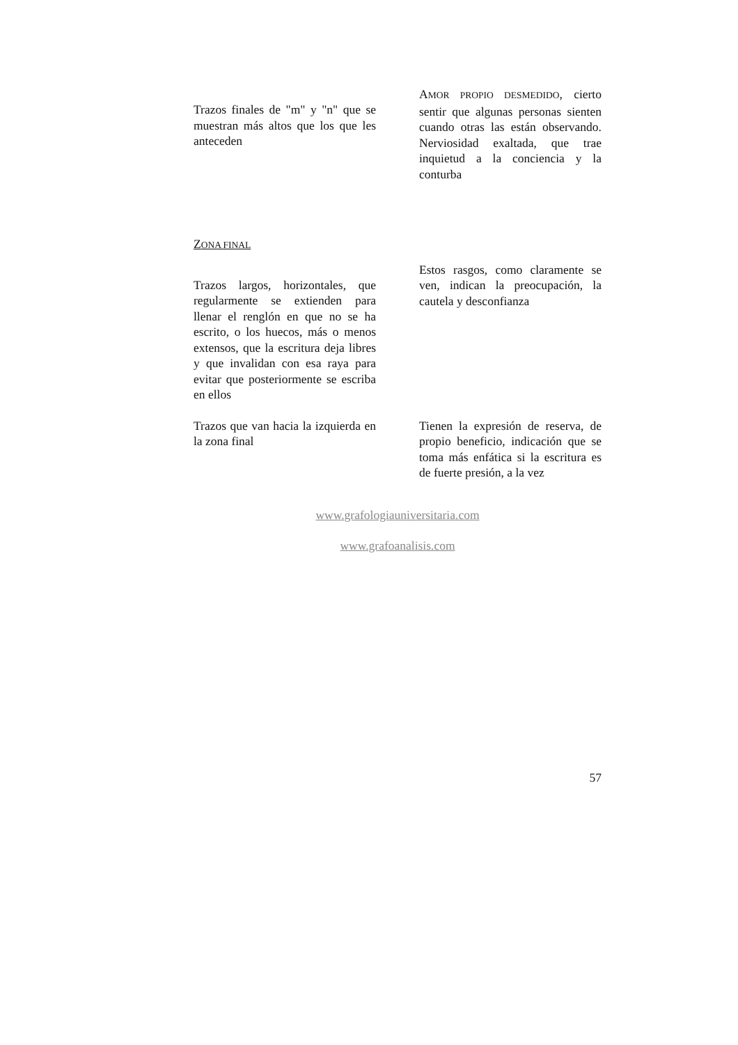Trazos finales de "m" y "n" que se muestran más altos que los que les anteceden
AMOR PROPIO DESMEDIDO, cierto sentir que algunas personas sienten cuando otras las están observando. Nerviosidad exaltada, que trae inquietud a la conciencia y la conturba
ZONA FINAL
Trazos largos, horizontales, que regularmente se extienden para llenar el renglón en que no se ha escrito, o los huecos, más o menos extensos, que la escritura deja libres y que invalidan con esa raya para evitar que posteriormente se escriba en ellos
Estos rasgos, como claramente se ven, indican la preocupación, la cautela y desconfianza
Trazos que van hacia la izquierda en la zona final
Tienen la expresión de reserva, de propio beneficio, indicación que se toma más enfática si la escritura es de fuerte presión, a la vez
www.grafologiauniversitaria.com
www.grafoanalisis.com
57